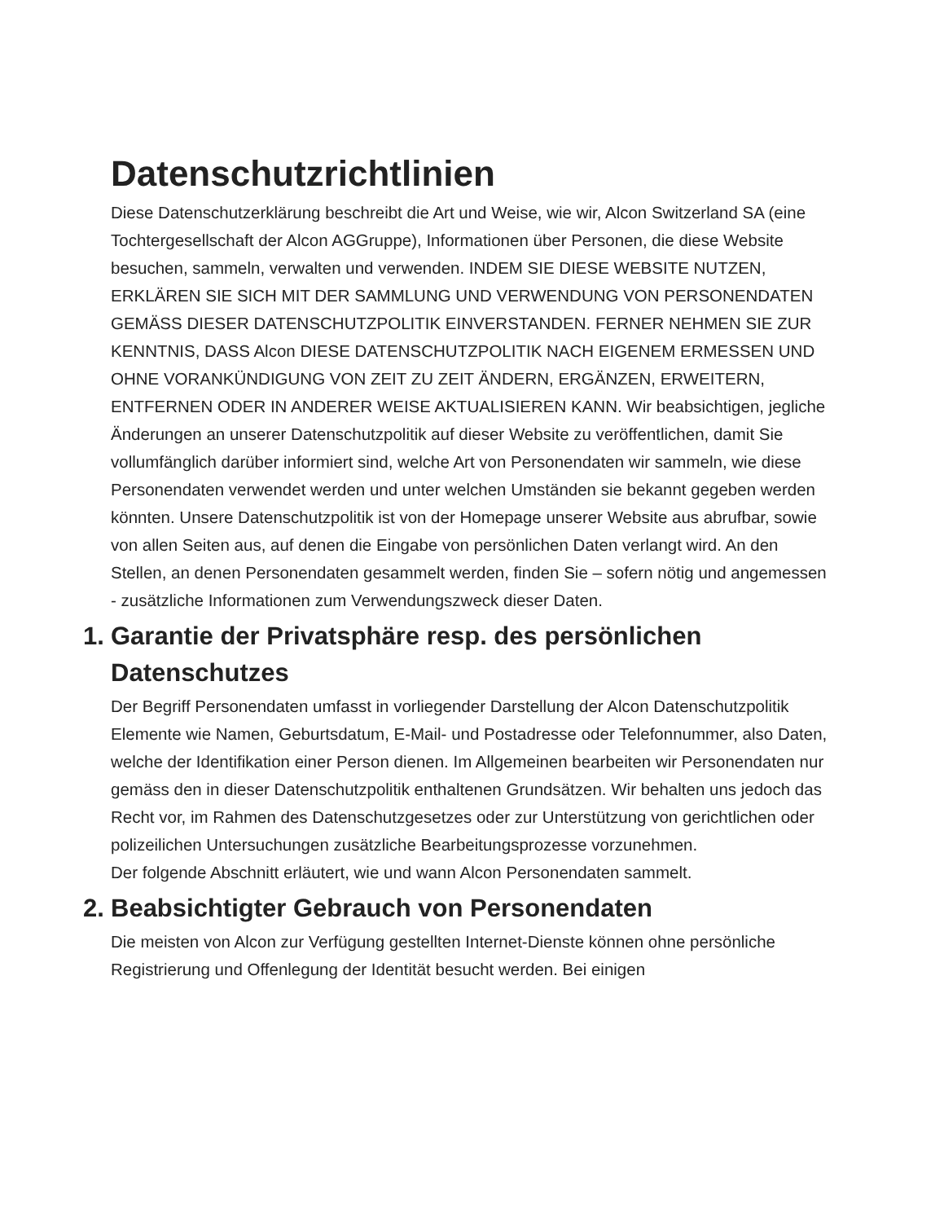Datenschutzrichtlinien
Diese Datenschutzerklärung beschreibt die Art und Weise, wie wir, Alcon Switzerland SA (eine Tochtergesellschaft der Alcon AGGruppe), Informationen über Personen, die diese Website besuchen, sammeln, verwalten und verwenden. INDEM SIE DIESE WEBSITE NUTZEN, ERKLÄREN SIE SICH MIT DER SAMMLUNG UND VERWENDUNG VON PERSONENDATEN GEMÄSS DIESER DATENSCHUTZPOLITIK EINVERSTANDEN. FERNER NEHMEN SIE ZUR KENNTNIS, DASS Alcon DIESE DATENSCHUTZPOLITIK NACH EIGENEM ERMESSEN UND OHNE VORANKÜNDIGUNG VON ZEIT ZU ZEIT ÄNDERN, ERGÄNZEN, ERWEITERN, ENTFERNEN ODER IN ANDERER WEISE AKTUALISIEREN KANN. Wir beabsichtigen, jegliche Änderungen an unserer Datenschutzpolitik auf dieser Website zu veröffentlichen, damit Sie vollumfänglich darüber informiert sind, welche Art von Personendaten wir sammeln, wie diese Personendaten verwendet werden und unter welchen Umständen sie bekannt gegeben werden könnten. Unsere Datenschutzpolitik ist von der Homepage unserer Website aus abrufbar, sowie von allen Seiten aus, auf denen die Eingabe von persönlichen Daten verlangt wird. An den Stellen, an denen Personendaten gesammelt werden, finden Sie – sofern nötig und angemessen - zusätzliche Informationen zum Verwendungszweck dieser Daten.
1. Garantie der Privatsphäre resp. des persönlichen Datenschutzes
Der Begriff Personendaten umfasst in vorliegender Darstellung der Alcon Datenschutzpolitik Elemente wie Namen, Geburtsdatum, E-Mail- und Postadresse oder Telefonnummer, also Daten, welche der Identifikation einer Person dienen. Im Allgemeinen bearbeiten wir Personendaten nur gemäss den in dieser Datenschutzpolitik enthaltenen Grundsätzen. Wir behalten uns jedoch das Recht vor, im Rahmen des Datenschutzgesetzes oder zur Unterstützung von gerichtlichen oder polizeilichen Untersuchungen zusätzliche Bearbeitungsprozesse vorzunehmen.
Der folgende Abschnitt erläutert, wie und wann Alcon Personendaten sammelt.
2. Beabsichtigter Gebrauch von Personendaten
Die meisten von Alcon zur Verfügung gestellten Internet-Dienste können ohne persönliche Registrierung und Offenlegung der Identität besucht werden. Bei einigen